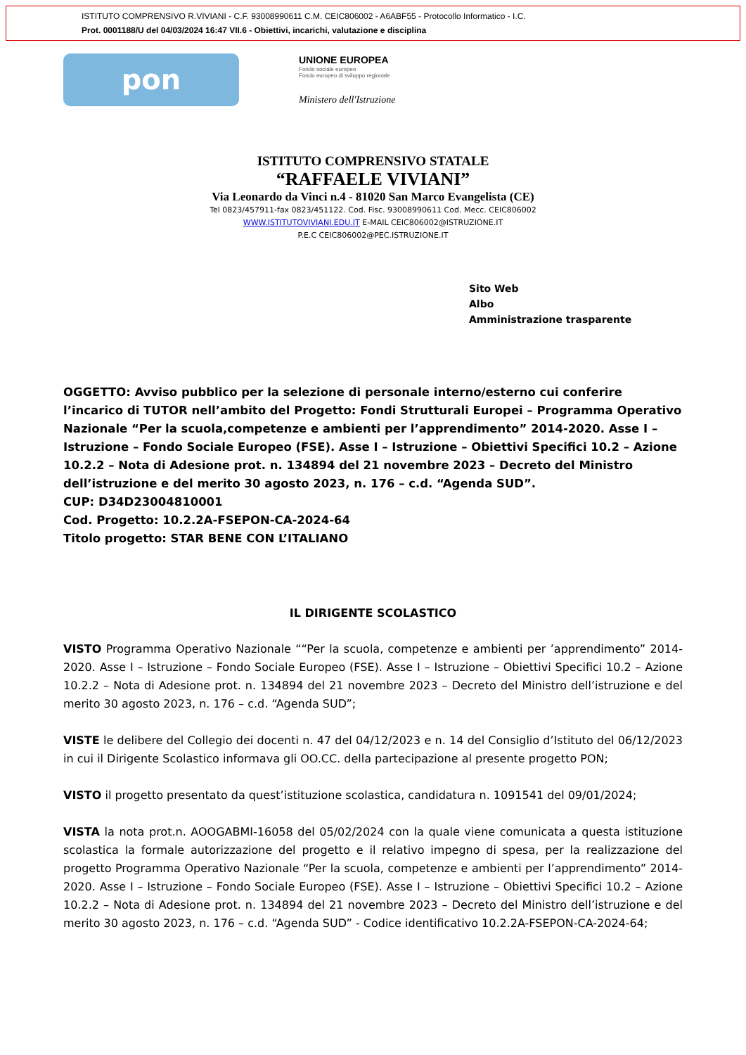ISTITUTO COMPRENSIVO R.VIVIANI - C.F. 93008990611 C.M. CEIC806002 - A6ABF55 - Protocollo Informatico - I.C.
Prot. 0001188/U del 04/03/2024 16:47 VII.6 - Obiettivi, incarichi, valutazione e disciplina
pon
UNIONE EUROPEA
Fondo sociale europeo
Fondo europeo di sviluppo regionale
Ministero dell'Istruzione
ISTITUTO COMPRENSIVO STATALE
“RAFFAELE VIVIANI”
Via Leonardo da Vinci n.4 - 81020 San Marco Evangelista (CE)
Tel 0823/457911-fax 0823/451122. Cod. Fisc. 93008990611 Cod. Mecc. CEIC806002
WWW.ISTITUTOVIVIANI.EDU.IT E-MAIL CEIC806002@ISTRUZIONE.IT
P.E.C CEIC806002@PEC.ISTRUZIONE.IT
Sito Web
Albo
Amministrazione trasparente
OGGETTO: Avviso pubblico per la selezione di personale interno/esterno cui conferire l’incarico di TUTOR nell’ambito del Progetto: Fondi Strutturali Europei – Programma Operativo Nazionale “Per la scuola,competenze e ambienti per l’apprendimento” 2014-2020. Asse I – Istruzione – Fondo Sociale Europeo (FSE). Asse I – Istruzione – Obiettivi Specifici 10.2 – Azione 10.2.2 – Nota di Adesione prot. n. 134894 del 21 novembre 2023 – Decreto del Ministro dell’istruzione e del merito 30 agosto 2023, n. 176 – c.d. “Agenda SUD”.
CUP: D34D23004810001
Cod. Progetto: 10.2.2A-FSEPON-CA-2024-64
Titolo progetto: STAR BENE CON L’ITALIANO
IL DIRIGENTE SCOLASTICO
VISTO Programma Operativo Nazionale ““Per la scuola, competenze e ambienti per ’apprendimento” 2014- 2020. Asse I – Istruzione – Fondo Sociale Europeo (FSE). Asse I – Istruzione – Obiettivi Specifici 10.2 – Azione 10.2.2 – Nota di Adesione prot. n. 134894 del 21 novembre 2023 – Decreto del Ministro dell’istruzione e del merito 30 agosto 2023, n. 176 – c.d. “Agenda SUD”;
VISTE le delibere del Collegio dei docenti n. 47 del 04/12/2023 e n. 14 del Consiglio d’Istituto del 06/12/2023 in cui il Dirigente Scolastico informava gli OO.CC. della partecipazione al presente progetto PON;
VISTO il progetto presentato da quest’istituzione scolastica, candidatura n. 1091541 del 09/01/2024;
VISTA la nota prot.n. AOOGABMI-16058 del 05/02/2024 con la quale viene comunicata a questa istituzione scolastica la formale autorizzazione del progetto e il relativo impegno di spesa, per la realizzazione del progetto Programma Operativo Nazionale “Per la scuola, competenze e ambienti per l’apprendimento” 2014-2020. Asse I – Istruzione – Fondo Sociale Europeo (FSE). Asse I – Istruzione – Obiettivi Specifici 10.2 – Azione 10.2.2 – Nota di Adesione prot. n. 134894 del 21 novembre 2023 – Decreto del Ministro dell’istruzione e del merito 30 agosto 2023, n. 176 – c.d. “Agenda SUD” - Codice identificativo 10.2.2A-FSEPON-CA-2024-64;